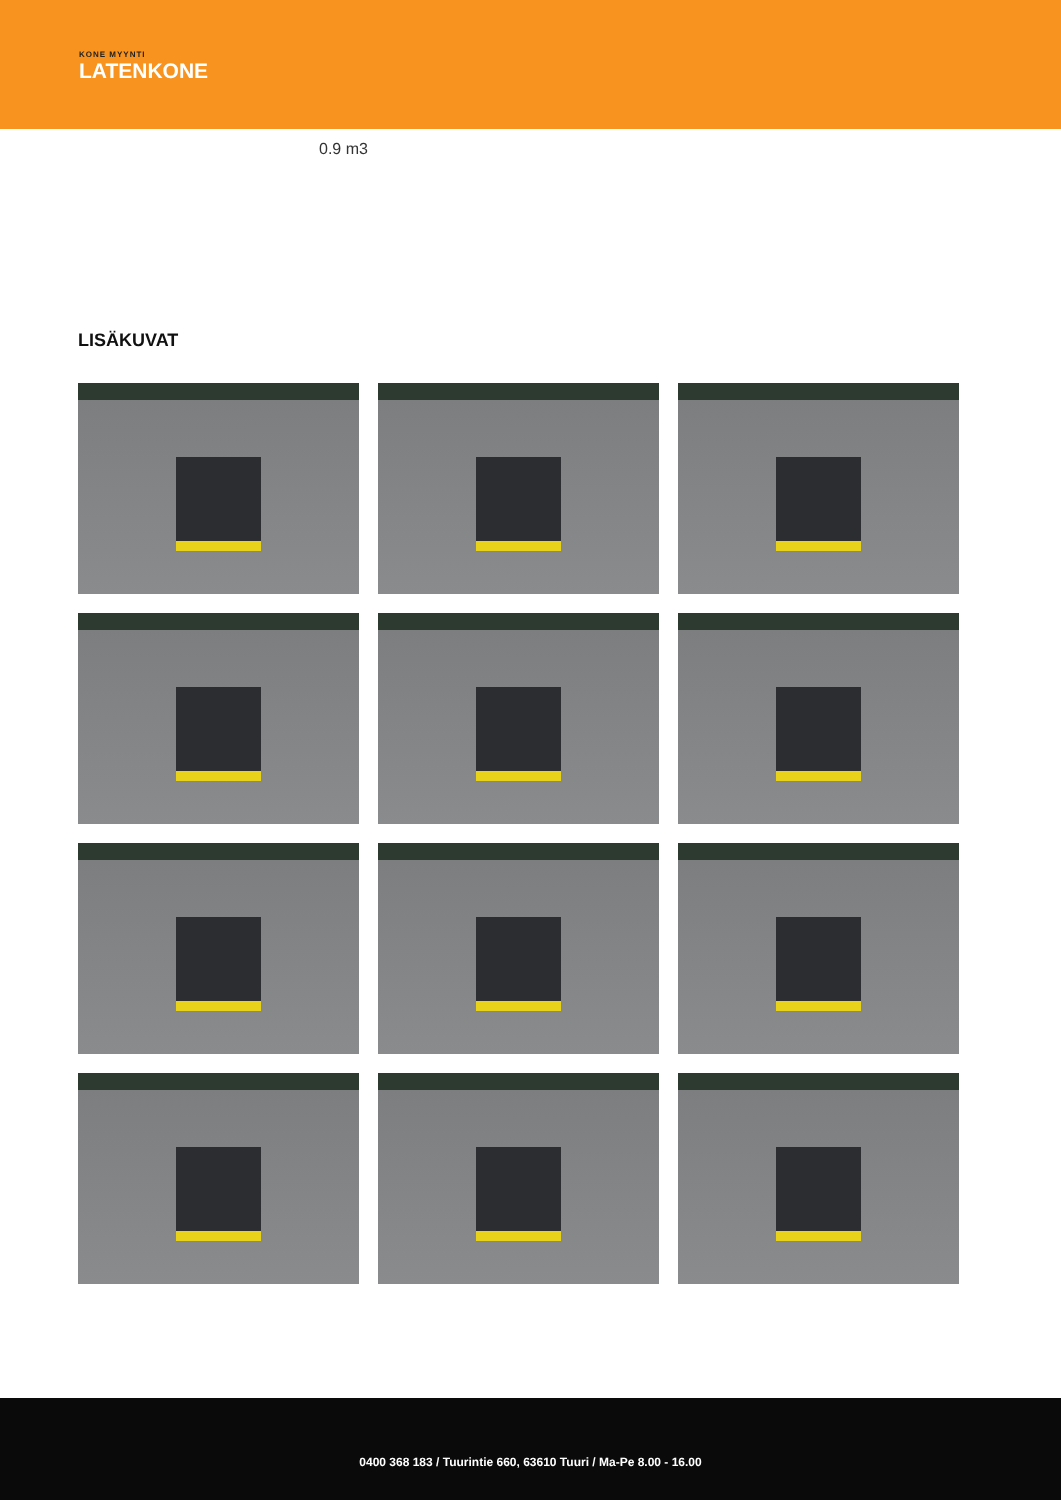KONE MYYNTI
LATENKONE
0.9 m3
LISÄKUVAT
0400 368 183 / Tuurintie 660, 63610 Tuuri / Ma-Pe 8.00 - 16.00